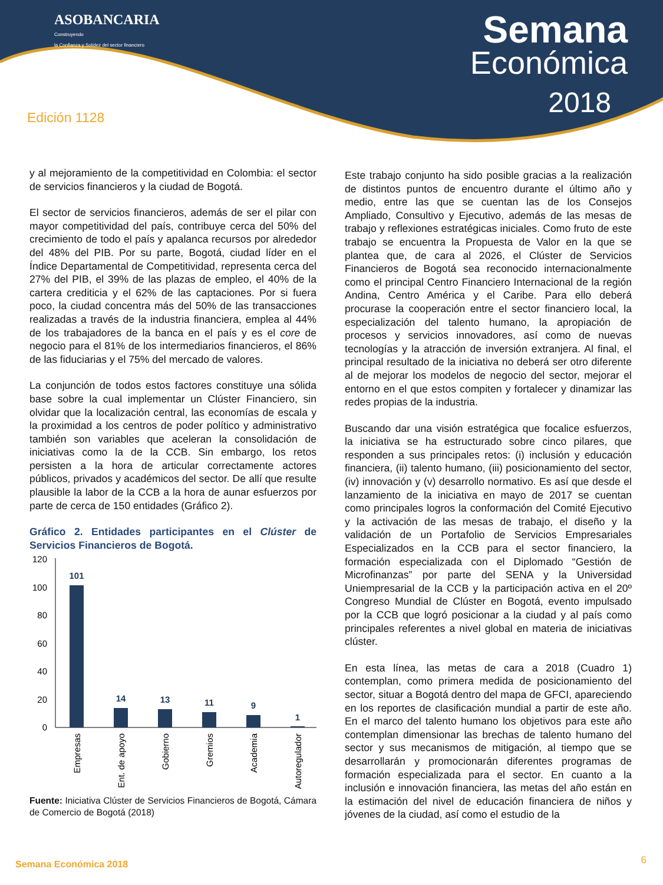ASOBANCARIA
Construyendo
la Confianza y Solidez del sector financiero
Semana
Económica
2018
Edición 1128
y al mejoramiento de la competitividad en Colombia: el sector de servicios financieros y la ciudad de Bogotá.
El sector de servicios financieros, además de ser el pilar con mayor competitividad del país, contribuye cerca del 50% del crecimiento de todo el país y apalanca recursos por alrededor del 48% del PIB. Por su parte, Bogotá, ciudad líder en el Índice Departamental de Competitividad, representa cerca del 27% del PIB, el 39% de las plazas de empleo, el 40% de la cartera crediticia y el 62% de las captaciones. Por si fuera poco, la ciudad concentra más del 50% de las transacciones realizadas a través de la industria financiera, emplea al 44% de los trabajadores de la banca en el país y es el core de negocio para el 81% de los intermediarios financieros, el 86% de las fiduciarias y el 75% del mercado de valores.
La conjunción de todos estos factores constituye una sólida base sobre la cual implementar un Clúster Financiero, sin olvidar que la localización central, las economías de escala y la proximidad a los centros de poder político y administrativo también son variables que aceleran la consolidación de iniciativas como la de la CCB. Sin embargo, los retos persisten a la hora de articular correctamente actores públicos, privados y académicos del sector. De allí que resulte plausible la labor de la CCB a la hora de aunar esfuerzos por parte de cerca de 150 entidades (Gráfico 2).
Gráfico 2. Entidades participantes en el Clúster de Servicios Financieros de Bogotá.
120
100
80
60
40
20
0
101
14
13
11
9
1
Empresas
Ent. de apoyo
Gobierno
Gremios
Academia
Autoregulador
Fuente: Iniciativa Clúster de Servicios Financieros de Bogotá, Cámara de Comercio de Bogotá (2018)
Este trabajo conjunto ha sido posible gracias a la realización de distintos puntos de encuentro durante el último año y medio, entre las que se cuentan las de los Consejos Ampliado, Consultivo y Ejecutivo, además de las mesas de trabajo y reflexiones estratégicas iniciales. Como fruto de este trabajo se encuentra la Propuesta de Valor en la que se plantea que, de cara al 2026, el Clúster de Servicios Financieros de Bogotá sea reconocido internacionalmente como el principal Centro Financiero Internacional de la región Andina, Centro América y el Caribe. Para ello deberá procurase la cooperación entre el sector financiero local, la especialización del talento humano, la apropiación de procesos y servicios innovadores, así como de nuevas tecnologías y la atracción de inversión extranjera. Al final, el principal resultado de la iniciativa no deberá ser otro diferente al de mejorar los modelos de negocio del sector, mejorar el entorno en el que estos compiten y fortalecer y dinamizar las redes propias de la industria.
Buscando dar una visión estratégica que focalice esfuerzos, la iniciativa se ha estructurado sobre cinco pilares, que responden a sus principales retos: (i) inclusión y educación financiera, (ii) talento humano, (iii) posicionamiento del sector, (iv) innovación y (v) desarrollo normativo. Es así que desde el lanzamiento de la iniciativa en mayo de 2017 se cuentan como principales logros la conformación del Comité Ejecutivo y la activación de las mesas de trabajo, el diseño y la validación de un Portafolio de Servicios Empresariales Especializados en la CCB para el sector financiero, la formación especializada con el Diplomado “Gestión de Microfinanzas” por parte del SENA y la Universidad Uniempresarial de la CCB y la participación activa en el 20º Congreso Mundial de Clúster en Bogotá, evento impulsado por la CCB que logró posicionar a la ciudad y al país como principales referentes a nivel global en materia de iniciativas clúster.
En esta línea, las metas de cara a 2018 (Cuadro 1) contemplan, como primera medida de posicionamiento del sector, situar a Bogotá dentro del mapa de GFCI, apareciendo en los reportes de clasificación mundial a partir de este año. En el marco del talento humano los objetivos para este año contemplan dimensionar las brechas de talento humano del sector y sus mecanismos de mitigación, al tiempo que se desarrollarán y promocionarán diferentes programas de formación especializada para el sector. En cuanto a la inclusión e innovación financiera, las metas del año están en la estimación del nivel de educación financiera de niños y jóvenes de la ciudad, así como el estudio de la
Semana Económica 2018 6